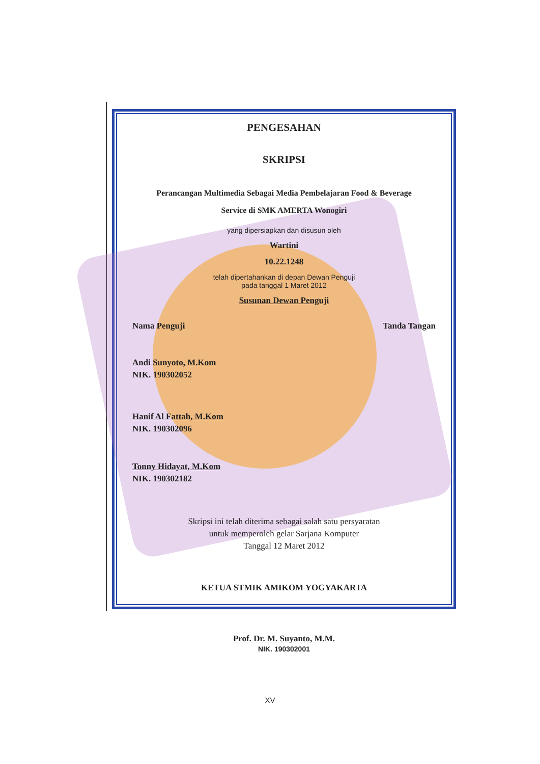PENGESAHAN
SKRIPSI
Perancangan Multimedia Sebagai Media Pembelajaran Food & Beverage
Service di SMK AMERTA Wonogiri
yang dipersiapkan dan disusun oleh
Wartini
10.22.1248
telah dipertahankan di depan Dewan Penguji
pada tanggal 1 Maret 2012
Susunan Dewan Penguji
Nama Penguji Tanda Tangan
Andi Sunyoto, M.Kom
NIK. 190302052
Hanif Al Fattah, M.Kom
NIK. 190302096
Tonny Hidayat, M.Kom
NIK. 190302182
Skripsi ini telah diterima sebagai salah satu persyaratan
untuk memperoleh gelar Sarjana Komputer
Tanggal 12 Maret 2012
KETUA STMIK AMIKOM YOGYAKARTA
Prof. Dr. M. Suyanto, M.M.
NIK. 190302001
XV